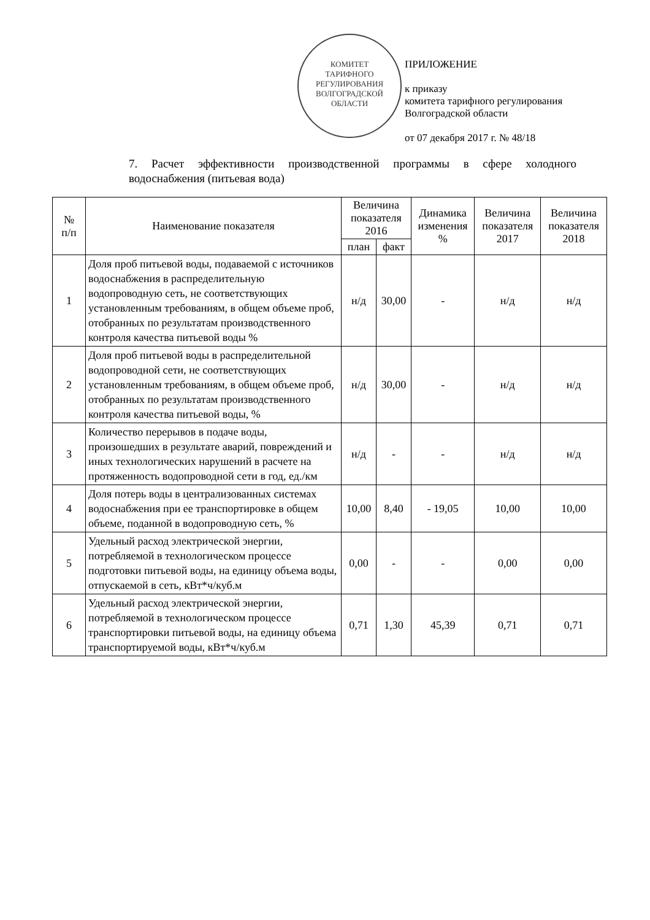КОМИТЕТ
ТАРИФНОГО
РЕГУЛИРОВАНИЯ
ВОЛГОГРАДСКОЙ
ОБЛАСТИ
ПРИЛОЖЕНИЕ
к приказу
комитета тарифного регулирования
Волгоградской области
от 07 декабря 2017 г. № 48/18
7. Расчет эффективности производственной программы в сфере холодного водоснабжения (питьевая вода)
| № п/п | Наименование показателя | Величина показателя 2016 | | Динамика изменения % | Величина показателя 2017 | Величина показателя 2018 |
| --- | --- | --- | --- | --- | --- | --- |
| | | план | факт | | | |
| 1 | Доля проб питьевой воды, подаваемой с источников водоснабжения в распределительную водопроводную сеть, не соответствующих установленным требованиям, в общем объеме проб, отобранных по результатам производственного контроля качества питьевой воды % | н/д | 30,00 | - | н/д | н/д |
| 2 | Доля проб питьевой воды в распределительной водопроводной сети, не соответствующих установленным требованиям, в общем объеме проб, отобранных по результатам производственного контроля качества питьевой воды, % | н/д | 30,00 | - | н/д | н/д |
| 3 | Количество перерывов в подаче воды, произошедших в результате аварий, повреждений и иных технологических нарушений в расчете на протяженность водопроводной сети в год, ед./км | н/д | - | - | н/д | н/д |
| 4 | Доля потерь воды в централизованных системах водоснабжения при ее транспортировке в общем объеме, поданной в водопроводную сеть, % | 10,00 | 8,40 | - 19,05 | 10,00 | 10,00 |
| 5 | Удельный расход электрической энергии, потребляемой в технологическом процессе подготовки питьевой воды, на единицу объема воды, отпускаемой в сеть, кВт*ч/куб.м | 0,00 | - | - | 0,00 | 0,00 |
| 6 | Удельный расход электрической энергии, потребляемой в технологическом процессе транспортировки питьевой воды, на единицу объема транспортируемой воды, кВт*ч/куб.м | 0,71 | 1,30 | 45,39 | 0,71 | 0,71 |